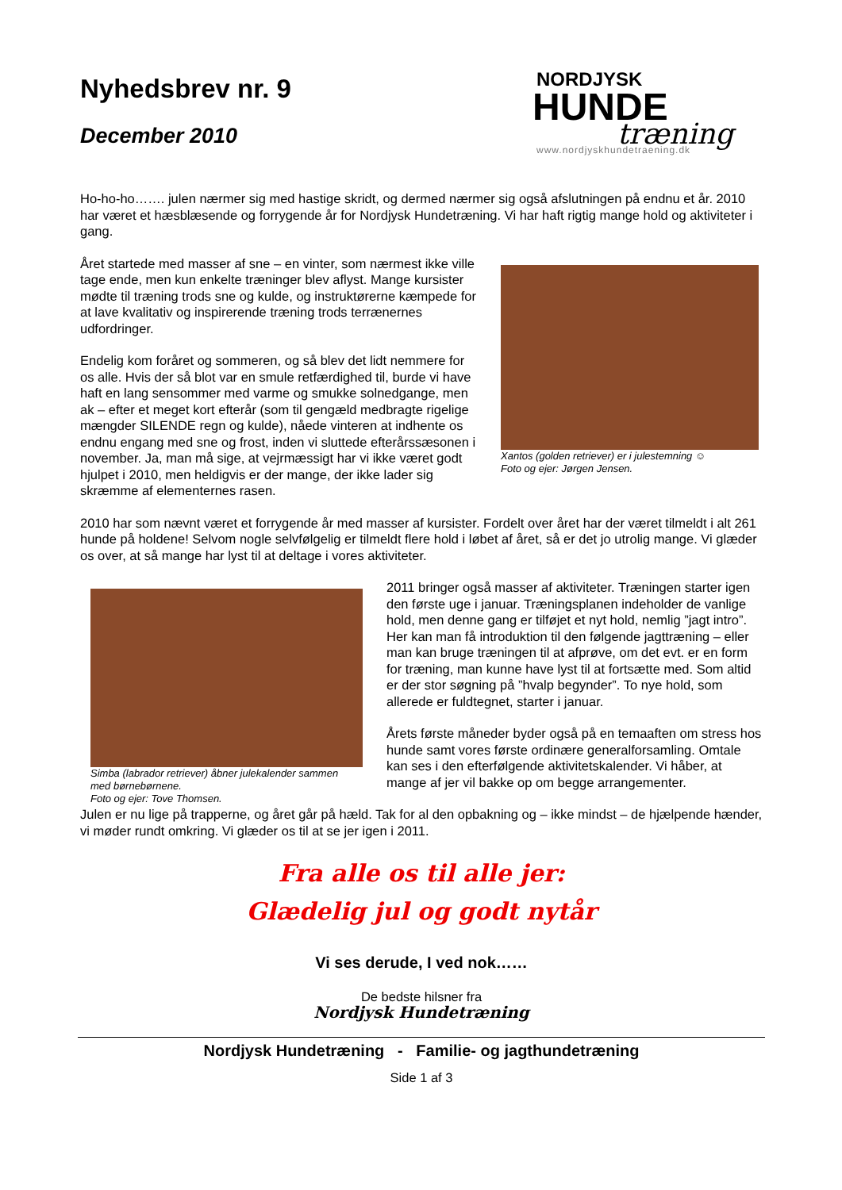Nyhedsbrev nr. 9
December 2010
NORDJYSK
HUNDE
træning
www.nordjyskhundetraening.dk
Ho-ho-ho……. julen nærmer sig med hastige skridt, og dermed nærmer sig også afslutningen på endnu et år. 2010 har været et hæsblæsende og forrygende år for Nordjysk Hundetræning. Vi har haft rigtig mange hold og aktiviteter i gang.
Året startede med masser af sne – en vinter, som nærmest ikke ville tage ende, men kun enkelte træninger blev aflyst. Mange kursister mødte til træning trods sne og kulde, og instruktørerne kæmpede for at lave kvalitativ og inspirerende træning trods terrænernes udfordringer.
Endelig kom foråret og sommeren, og så blev det lidt nemmere for os alle. Hvis der så blot var en smule retfærdighed til, burde vi have haft en lang sensommer med varme og smukke solnedgange, men ak – efter et meget kort efterår (som til gengæld medbragte rigelige mængder SILENDE regn og kulde), nåede vinteren at indhente os endnu engang med sne og frost, inden vi sluttede efterårssæsonen i november. Ja, man må sige, at vejrmæssigt har vi ikke været godt hjulpet i 2010, men heldigvis er der mange, der ikke lader sig skræmme af elementernes rasen.
Xantos (golden retriever) er i julestemning ☺
Foto og ejer: Jørgen Jensen.
2010 har som nævnt været et forrygende år med masser af kursister. Fordelt over året har der været tilmeldt i alt 261 hunde på holdene! Selvom nogle selvfølgelig er tilmeldt flere hold i løbet af året, så er det jo utrolig mange. Vi glæder os over, at så mange har lyst til at deltage i vores aktiviteter.
Simba (labrador retriever) åbner julekalender sammen
med børnebørnene.
Foto og ejer: Tove Thomsen.
2011 bringer også masser af aktiviteter. Træningen starter igen den første uge i januar. Træningsplanen indeholder de vanlige hold, men denne gang er tilføjet et nyt hold, nemlig ”jagt intro”. Her kan man få introduktion til den følgende jagttræning – eller man kan bruge træningen til at afprøve, om det evt. er en form for træning, man kunne have lyst til at fortsætte med. Som altid er der stor søgning på ”hvalp begynder”. To nye hold, som allerede er fuldtegnet, starter i januar.
Årets første måneder byder også på en temaaften om stress hos hunde samt vores første ordinære generalforsamling. Omtale kan ses i den efterfølgende aktivitetskalender. Vi håber, at mange af jer vil bakke op om begge arrangementer.
Julen er nu lige på trapperne, og året går på hæld. Tak for al den opbakning og – ikke mindst – de hjælpende hænder, vi møder rundt omkring. Vi glæder os til at se jer igen i 2011.
Fra alle os til alle jer:
Glædelig jul og godt nytår
Vi ses derude, I ved nok……
De bedste hilsner fra
Nordjysk Hundetræning
Nordjysk Hundetræning - Familie- og jagthundetræning
Side 1 af 3